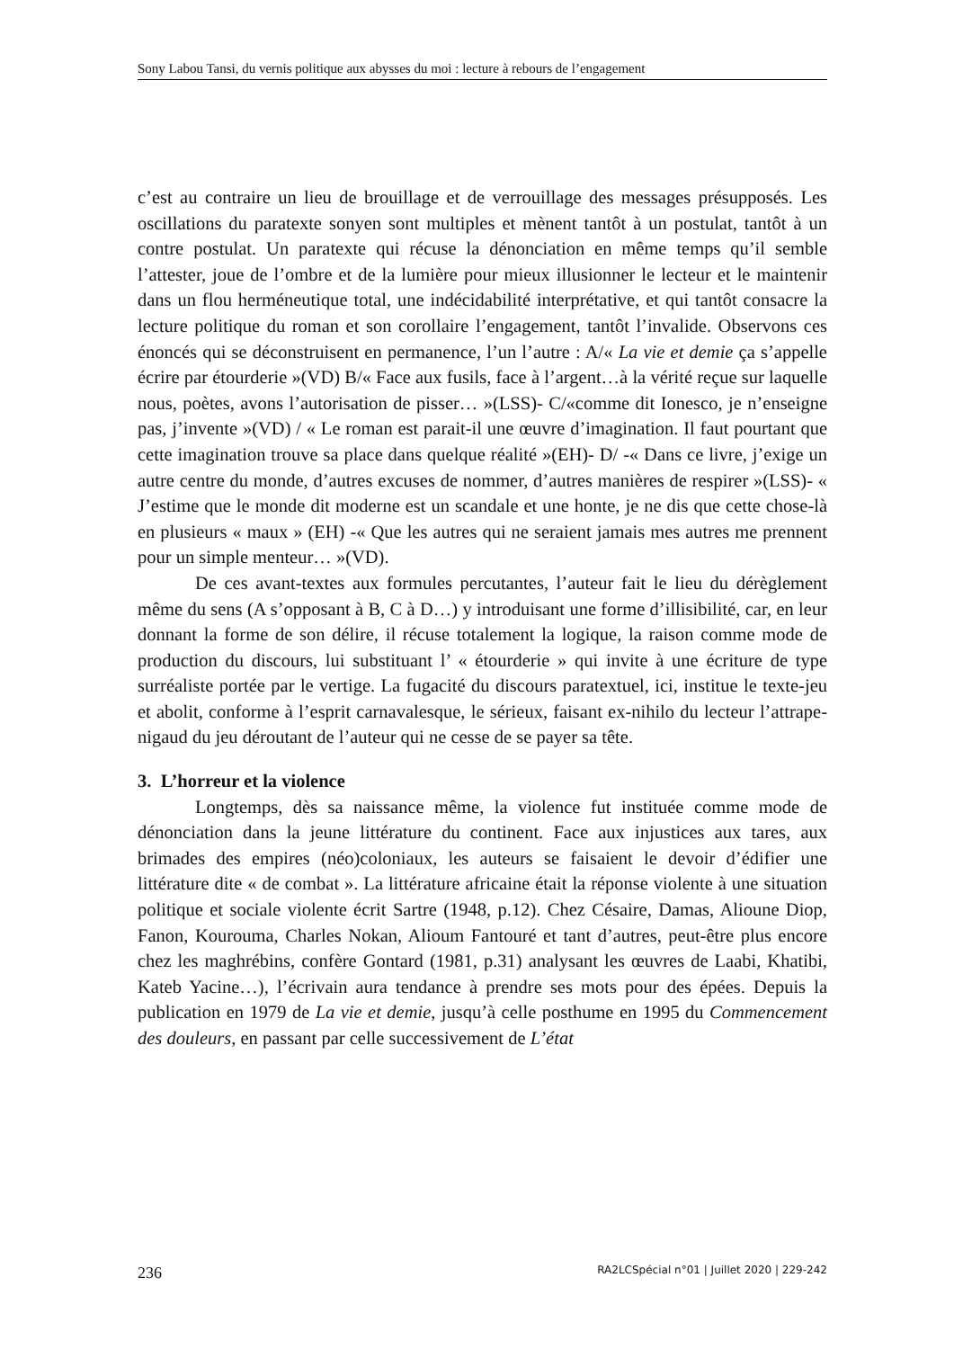Sony Labou Tansi, du vernis politique aux abysses du moi : lecture à rebours de l’engagement
c’est au contraire un lieu de brouillage et de verrouillage des messages présupposés. Les oscillations du paratexte sonyen sont multiples et mènent tantôt à un postulat, tantôt à un contre postulat. Un paratexte qui récuse la dénonciation en même temps qu’il semble l’attester, joue de l’ombre et de la lumière pour mieux illusionner le lecteur et le maintenir dans un flou herméneutique total, une indécidabilité interprétative, et qui tantôt consacre la lecture politique du roman et son corollaire l’engagement, tantôt l’invalide. Observons ces énoncés qui se déconstruisent en permanence, l’un l’autre : A/« La vie et demie ça s’appelle écrire par étourderie »(VD) B/« Face aux fusils, face à l’argent…à la vérité reçue sur laquelle nous, poètes, avons l’autorisation de pisser… »(LSS)- C/«comme dit Ionesco, je n’enseigne pas, j’invente »(VD) / « Le roman est parait-il une œuvre d’imagination. Il faut pourtant que cette imagination trouve sa place dans quelque réalité »(EH)- D/ -« Dans ce livre, j’exige un autre centre du monde, d’autres excuses de nommer, d’autres manières de respirer »(LSS)- « J’estime que le monde dit moderne est un scandale et une honte, je ne dis que cette chose-là en plusieurs « maux » (EH) -« Que les autres qui ne seraient jamais mes autres me prennent pour un simple menteur… »(VD).
De ces avant-textes aux formules percutantes, l’auteur fait le lieu du dérèglement même du sens (A s’opposant à B, C à D…) y introduisant une forme d’illisibilité, car, en leur donnant la forme de son délire, il récuse totalement la logique, la raison comme mode de production du discours, lui substituant l’ « étourderie » qui invite à une écriture de type surréaliste portée par le vertige. La fugacité du discours paratextuel, ici, institue le texte-jeu et abolit, conforme à l’esprit carnavalesque, le sérieux, faisant ex-nihilo du lecteur l’attrape-nigaud du jeu déroutant de l’auteur qui ne cesse de se payer sa tête.
3. L’horreur et la violence
Longtemps, dès sa naissance même, la violence fut instituée comme mode de dénonciation dans la jeune littérature du continent. Face aux injustices aux tares, aux brimades des empires (néo)coloniaux, les auteurs se faisaient le devoir d’édifier une littérature dite « de combat ». La littérature africaine était la réponse violente à une situation politique et sociale violente écrit Sartre (1948, p.12). Chez Césaire, Damas, Alioune Diop, Fanon, Kourouma, Charles Nokan, Alioum Fantouré et tant d’autres, peut-être plus encore chez les maghrébins, confère Gontard (1981, p.31) analysant les œuvres de Laabi, Khatibi, Kateb Yacine…), l’écrivain aura tendance à prendre ses mots pour des épées. Depuis la publication en 1979 de La vie et demie, jusqu’à celle posthume en 1995 du Commencement des douleurs, en passant par celle successivement de L’état
236 RA2LCSpécial n°01 | Juillet 2020 | 229-242